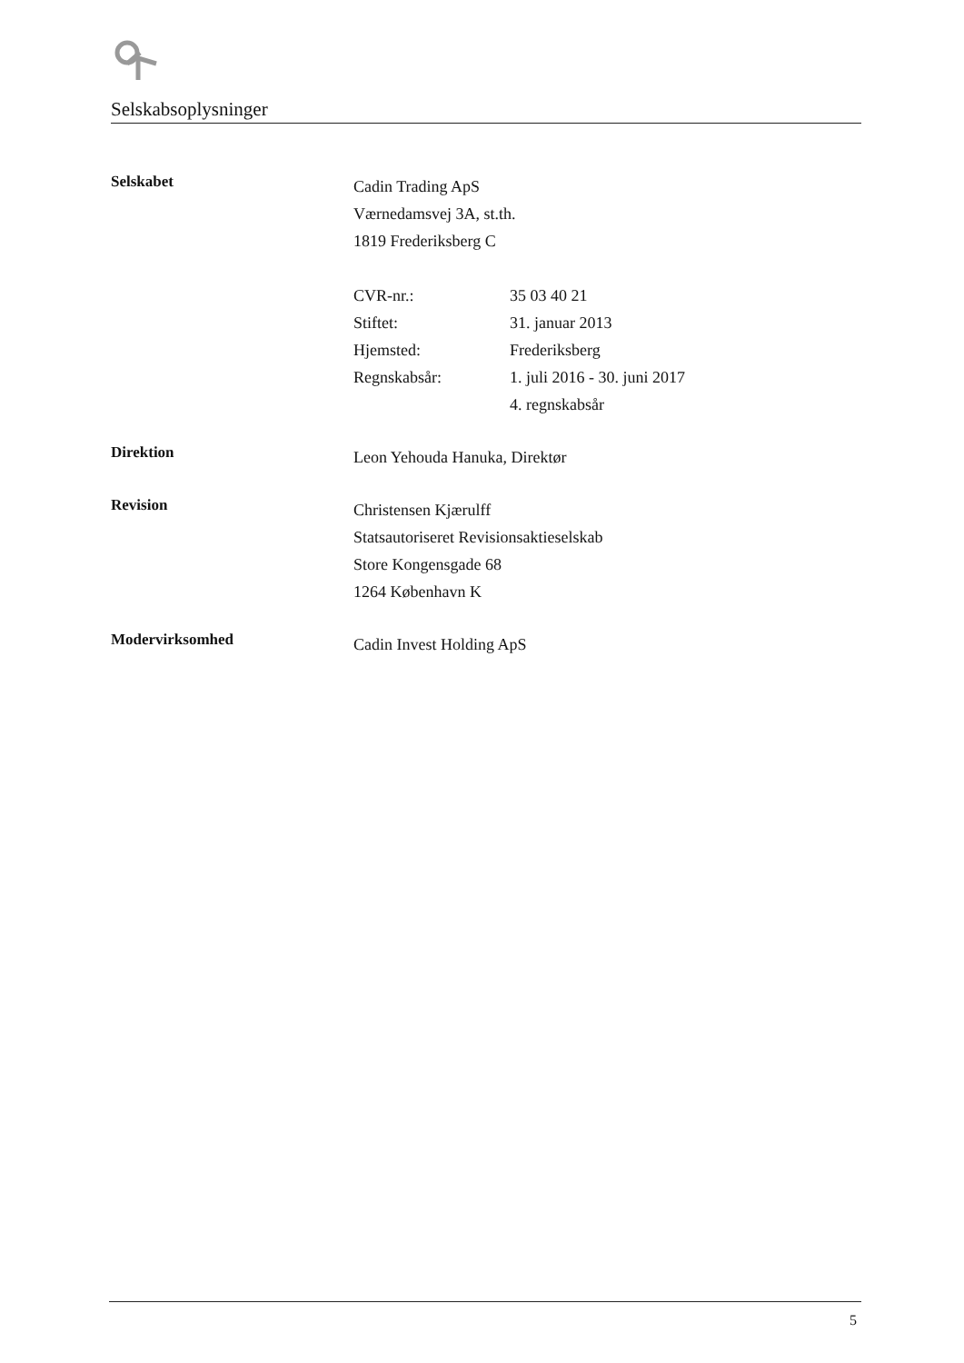Selskabsoplysninger
Selskabet
Cadin Trading ApS
Værnedamsvej 3A, st.th.
1819 Frederiksberg C
| CVR-nr.: | 35 03 40 21 |
| Stiftet: | 31. januar 2013 |
| Hjemsted: | Frederiksberg |
| Regnskabsår: | 1. juli 2016 - 30. juni 2017 |
| | 4. regnskabsår |
Direktion
Leon Yehouda Hanuka, Direktør
Revision
Christensen Kjærulff
Statsautoriseret Revisionsaktieselskab
Store Kongensgade 68
1264 København K
Modervirksomhed
Cadin Invest Holding ApS
5